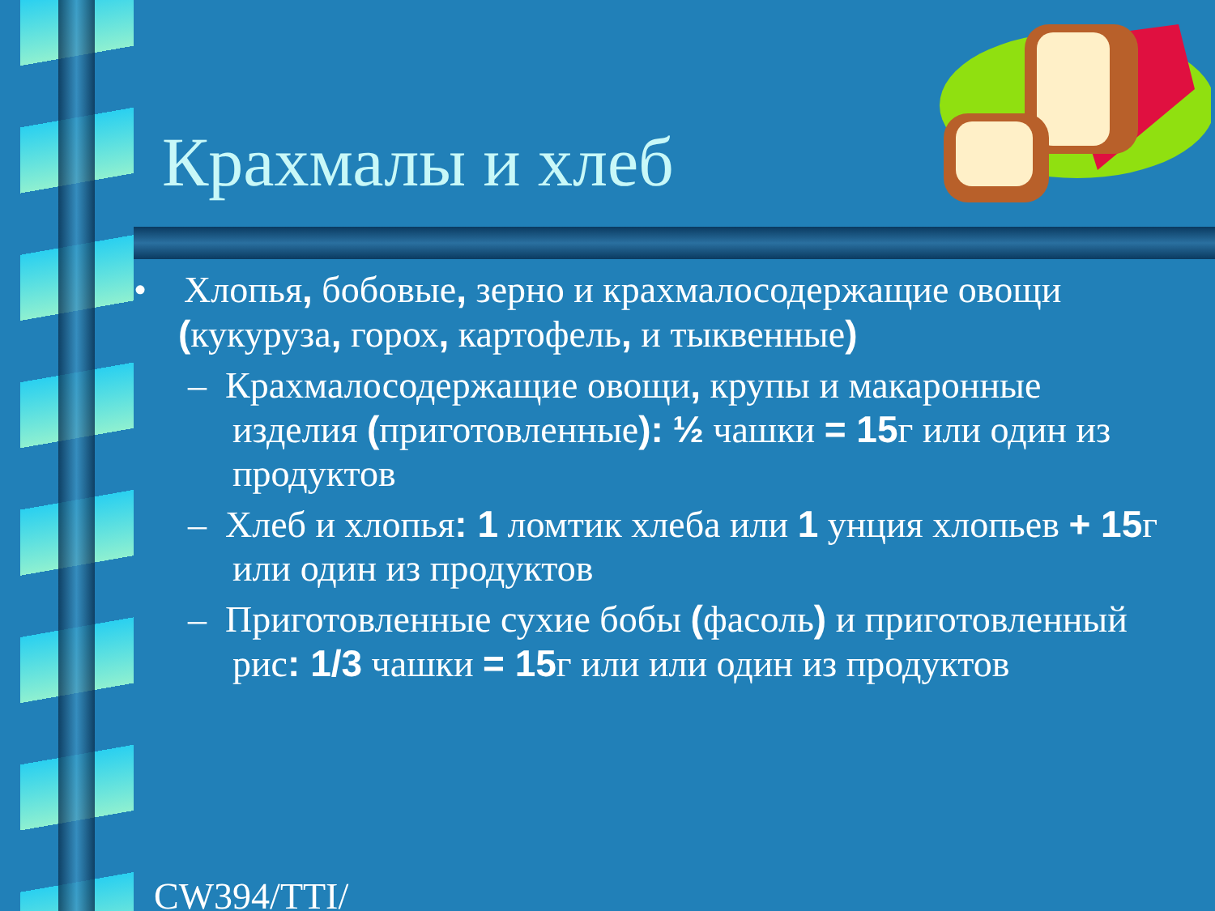Крахмалы и хлеб
• Хлопья, бобовые, зерно и крахмалосодержащие овощи (кукуруза, горох, картофель, и тыквенные)
– Крахмалосодержащие овощи, крупы и макаронные изделия (приготовленные): ½ чашки = 15г или один из продуктов
– Хлеб и хлопья: 1 ломтик хлеба или 1 унция хлопьев + 15г или один из продуктов
– Приготовленные сухие бобы (фасоль) и приготовленный рис: 1/3 чашки = 15г или или один из продуктов
CW394/TTI/